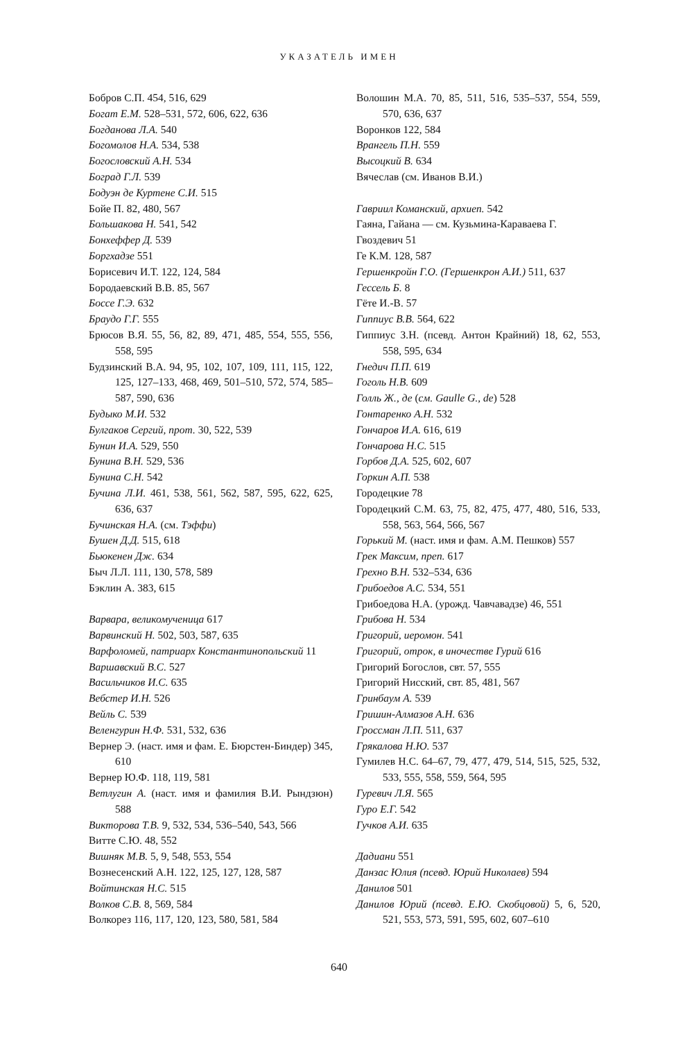УКАЗАТЕЛЬ ИМЕН
Бобров С.П. 454, 516, 629
Богат Е.М. 528–531, 572, 606, 622, 636
Богданова Л.А. 540
Богомолов Н.А. 534, 538
Богословский А.Н. 534
Боград Г.Л. 539
Бодуэн де Куртене С.И. 515
Бойе П. 82, 480, 567
Большакова Н. 541, 542
Бонхеффер Д. 539
Боргхадзе 551
Борисевич И.Т. 122, 124, 584
Бородаевский В.В. 85, 567
Боссе Г.Э. 632
Браудо Г.Г. 555
Брюсов В.Я. 55, 56, 82, 89, 471, 485, 554, 555, 556, 558, 595
Будзинский В.А. 94, 95, 102, 107, 109, 111, 115, 122, 125, 127–133, 468, 469, 501–510, 572, 574, 585–587, 590, 636
Будыко М.И. 532
Булгаков Сергий, прот. 30, 522, 539
Бунин И.А. 529, 550
Бунина В.Н. 529, 536
Бунина С.Н. 542
Бучина Л.И. 461, 538, 561, 562, 587, 595, 622, 625, 636, 637
Бучинская Н.А. (см. Тэффи)
Бушен Д.Д. 515, 618
Бьюкенен Дж. 634
Быч Л.Л. 111, 130, 578, 589
Бэклин А. 383, 615
Варвара, великомученица 617
Варвинский Н. 502, 503, 587, 635
Варфоломей, патриарх Константинопольский 11
Варшавский В.С. 527
Васильчиков И.С. 635
Вебстер И.Н. 526
Вейль С. 539
Веленгурин Н.Ф. 531, 532, 636
Вернер Э. (наст. имя и фам. Е. Бюрстен-Биндер) 345, 610
Вернер Ю.Ф. 118, 119, 581
Ветлугин А. (наст. имя и фамилия В.И. Рындзюн) 588
Викторова Т.В. 9, 532, 534, 536–540, 543, 566
Витте С.Ю. 48, 552
Вишняк М.В. 5, 9, 548, 553, 554
Вознесенский А.Н. 122, 125, 127, 128, 587
Войтинская Н.С. 515
Волков С.В. 8, 569, 584
Волкорез 116, 117, 120, 123, 580, 581, 584
Волошин М.А. 70, 85, 511, 516, 535–537, 554, 559, 570, 636, 637
Воронков 122, 584
Врангель П.Н. 559
Высоцкий В. 634
Вячеслав (см. Иванов В.И.)
Гавриил Команский, архиеп. 542
Гаяна, Гайана — см. Кузьмина-Караваева Г.
Гвоздевич 51
Ге К.М. 128, 587
Гершенкройн Г.О. (Гершенкрон А.И.) 511, 637
Гессель Б. 8
Гёте И.-В. 57
Гиппиус В.В. 564, 622
Гиппиус З.Н. (псевд. Антон Крайний) 18, 62, 553, 558, 595, 634
Гнедич П.П. 619
Гоголь Н.В. 609
Голль Ж., де (см. Gaulle G., de) 528
Гонтаренко А.Н. 532
Гончаров И.А. 616, 619
Гончарова Н.С. 515
Горбов Д.А. 525, 602, 607
Горкин А.П. 538
Городецкие 78
Городецкий С.М. 63, 75, 82, 475, 477, 480, 516, 533, 558, 563, 564, 566, 567
Горький М. (наст. имя и фам. А.М. Пешков) 557
Грек Максим, преп. 617
Грехно В.Н. 532–534, 636
Грибоедов А.С. 534, 551
Грибоедова Н.А. (урожд. Чавчавадзе) 46, 551
Грибова Н. 534
Григорий, иеромон. 541
Григорий, отрок, в иночестве Гурий 616
Григорий Богослов, свт. 57, 555
Григорий Нисский, свт. 85, 481, 567
Гринбаум А. 539
Гришин-Алмазов А.Н. 636
Гроссман Л.П. 511, 637
Грякалова Н.Ю. 537
Гумилев Н.С. 64–67, 79, 477, 479, 514, 515, 525, 532, 533, 555, 558, 559, 564, 595
Гуревич Л.Я. 565
Гуро Е.Г. 542
Гучков А.И. 635
Дадиани 551
Данзас Юлия (псевд. Юрий Николаев) 594
Данилов 501
Данилов Юрий (псевд. Е.Ю. Скобцовой) 5, 6, 520, 521, 553, 573, 591, 595, 602, 607–610
640